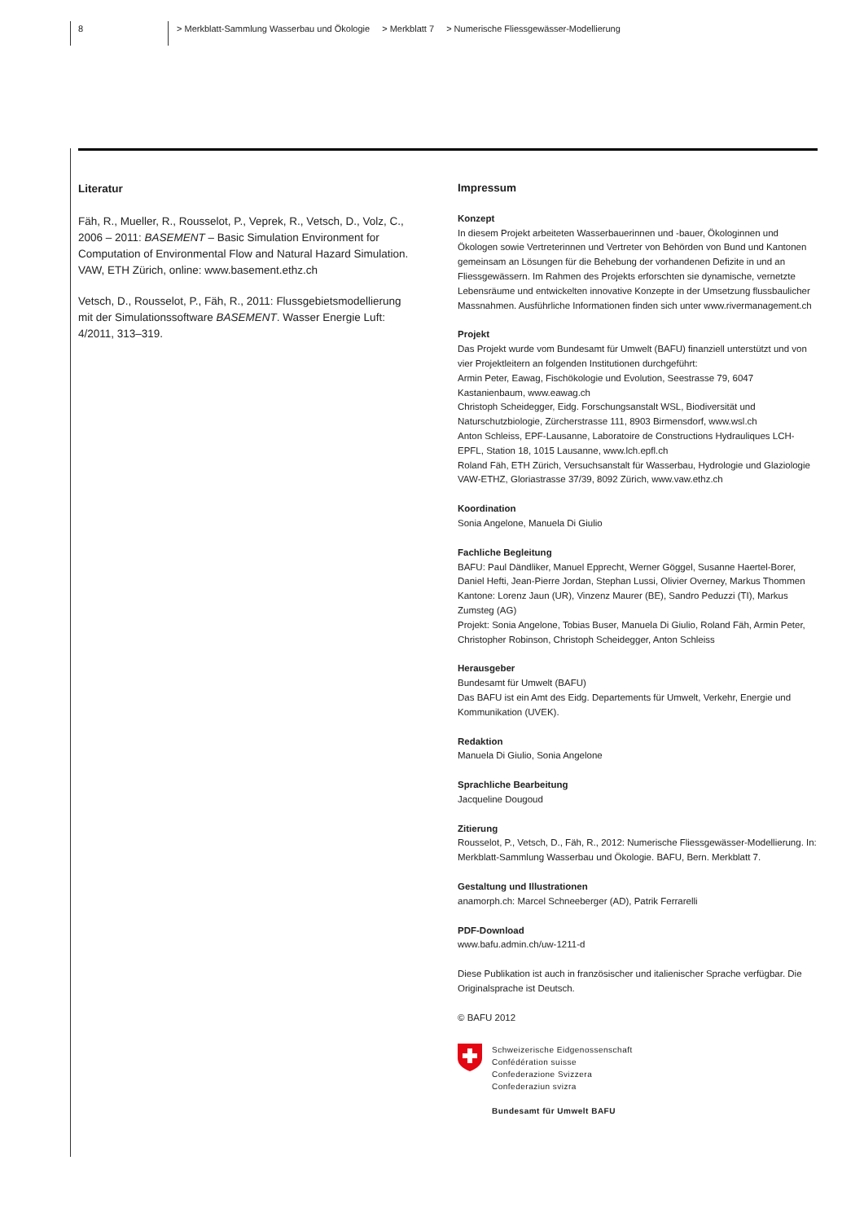8 > Merkblatt-Sammlung Wasserbau und Ökologie > Merkblatt 7 > Numerische Fliessgewässer-Modellierung
Literatur
Fäh, R., Mueller, R., Rousselot, P., Veprek, R., Vetsch, D., Volz, C., 2006 – 2011: BASEMENT – Basic Simulation Environment for Computation of Environmental Flow and Natural Hazard Simulation. VAW, ETH Zürich, online: www.basement.ethz.ch
Vetsch, D., Rousselot, P., Fäh, R., 2011: Flussgebietsmodellierung mit der Simulationssoftware BASEMENT. Wasser Energie Luft: 4/2011, 313–319.
Impressum
Konzept
In diesem Projekt arbeiteten Wasserbauerinnen und -bauer, Ökologinnen und Ökologen sowie Vertreterinnen und Vertreter von Behörden von Bund und Kantonen gemeinsam an Lösungen für die Behebung der vorhandenen Defizite in und an Fliessgewässern. Im Rahmen des Projekts erforschten sie dynamische, vernetzte Lebensräume und entwickelten innovative Konzepte in der Umsetzung flussbaulicher Massnahmen. Ausführliche Informationen finden sich unter www.rivermanagement.ch
Projekt
Das Projekt wurde vom Bundesamt für Umwelt (BAFU) finanziell unterstützt und von vier Projektleitern an folgenden Institutionen durchgeführt:
Armin Peter, Eawag, Fischökologie und Evolution, Seestrasse 79, 6047 Kastanienbaum, www.eawag.ch
Christoph Scheidegger, Eidg. Forschungsanstalt WSL, Biodiversität und Naturschutzbiologie, Zürcherstrasse 111, 8903 Birmensdorf, www.wsl.ch
Anton Schleiss, EPF-Lausanne, Laboratoire de Constructions Hydrauliques LCH-EPFL, Station 18, 1015 Lausanne, www.lch.epfl.ch
Roland Fäh, ETH Zürich, Versuchsanstalt für Wasserbau, Hydrologie und Glaziologie VAW-ETHZ, Gloriastrasse 37/39, 8092 Zürich, www.vaw.ethz.ch
Koordination
Sonia Angelone, Manuela Di Giulio
Fachliche Begleitung
BAFU: Paul Dändliker, Manuel Epprecht, Werner Göggel, Susanne Haertel-Borer, Daniel Hefti, Jean-Pierre Jordan, Stephan Lussi, Olivier Overney, Markus Thommen
Kantone: Lorenz Jaun (UR), Vinzenz Maurer (BE), Sandro Peduzzi (TI), Markus Zumsteg (AG)
Projekt: Sonia Angelone, Tobias Buser, Manuela Di Giulio, Roland Fäh, Armin Peter, Christopher Robinson, Christoph Scheidegger, Anton Schleiss
Herausgeber
Bundesamt für Umwelt (BAFU)
Das BAFU ist ein Amt des Eidg. Departements für Umwelt, Verkehr, Energie und Kommunikation (UVEK).
Redaktion
Manuela Di Giulio, Sonia Angelone
Sprachliche Bearbeitung
Jacqueline Dougoud
Zitierung
Rousselot, P., Vetsch, D., Fäh, R., 2012: Numerische Fliessgewässer-Modellierung. In: Merkblatt-Sammlung Wasserbau und Ökologie. BAFU, Bern. Merkblatt 7.
Gestaltung und Illustrationen
anamorph.ch: Marcel Schneeberger (AD), Patrik Ferrarelli
PDF-Download
www.bafu.admin.ch/uw-1211-d
Diese Publikation ist auch in französischer und italienischer Sprache verfügbar. Die Originalsprache ist Deutsch.
© BAFU 2012
Schweizerische Eidgenossenschaft
Confédération suisse
Confederazione Svizzera
Confederaziun svizra
Bundesamt für Umwelt BAFU